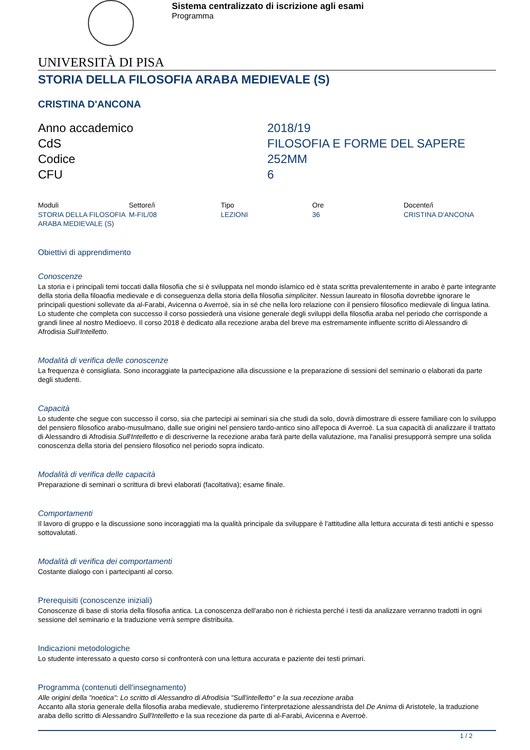Sistema centralizzato di iscrizione agli esami
Programma
UNIVERSITÀ DI PISA
STORIA DELLA FILOSOFIA ARABA MEDIEVALE (S)
CRISTINA D'ANCONA
| Anno accademico | 2018/19 |
| CdS | FILOSOFIA E FORME DEL SAPERE |
| Codice | 252MM |
| CFU | 6 |
| Moduli | Settore/i | Tipo | Ore | Docente/i |
| --- | --- | --- | --- | --- |
| STORIA DELLA FILOSOFIA ARABA MEDIEVALE (S) | M-FIL/08 | LEZIONI | 36 | CRISTINA D'ANCONA |
Obiettivi di apprendimento
Conoscenze
La storia e i principali temi toccati dalla filosofia che si è sviluppata nel mondo islamico ed è stata scritta prevalentemente in arabo è parte integrante della storia della filoaofia medievale e di conseguenza della storia della filosofia simpliciter. Nessun laureato in filosofia dovrebbe ignorare le principali questioni sollevate da al-Farabi, Avicenna o Averroè, sia in sé che nella loro relazione con il pensiero filosofico medievale di lingua latina. Lo studente che completa con successo il corso possiederà una visione generale degli sviluppi della filosofia araba nel periodo che corrisponde a grandi linee al nostro Medioevo. Il corso 2018 è dedicato alla recezione araba del breve ma estremamente influente scritto di Alessandro di Afrodisia Sull'Intelletto.
Modalità di verifica delle conoscenze
La frequenza è consigliata. Sono incoraggiate la partecipazione alla discussione e la preparazione di sessioni del seminario o elaborati da parte degli studenti.
Capacità
Lo studente che segue con successo il corso, sia che partecipi ai seminari sia che studi da solo, dovrà dimostrare di essere familiare con lo sviluppo del pensiero filosofico arabo-musulmano, dalle sue origini nel pensiero tardo-antico sino all'epoca di Averroè. La sua capacità di analizzare il trattato di Alessandro di Afrodisia Sull'Intelletto e di descriverne la recezione araba farà parte della valutazione, ma l'analisi presupporrà sempre una solida conoscenza della storia del pensiero filosofico nel periodo sopra indicato.
Modalità di verifica delle capacità
Preparazione di seminari o scrittura di brevi elaborati (facoltativa); esame finale.
Comportamenti
Il lavoro di gruppo e la discussione sono incoraggiati ma la qualità principale da sviluppare è l'attitudine alla lettura accurata di testi antichi e spesso sottovalutati.
Modalità di verifica dei comportamenti
Costante dialogo con i partecipanti al corso.
Prerequisiti (conoscenze iniziali)
Conoscenze di base di storia della filosofia antica. La conoscenza dell'arabo non è richiesta perché i testi da analizzare verranno tradotti in ogni sessione del seminario e la traduzione verrà sempre distribuita.
Indicazioni metodologiche
Lo studente interessato a questo corso si confronterà con una lettura accurata e paziente dei testi primari.
Programma (contenuti dell'insegnamento)
Alle origini della "noetica": Lo scritto di Alessandro di Afrodisia "Sull'intelletto" e la sua recezione araba
Accanto alla storia generale della filosofia araba medievale, studieremo l'interpretazione alessandrista del De Anima di Aristotele, la traduzione araba dello scritto di Alessandro Sull'Intelletto e la sua recezione da parte di al-Farabi, Avicenna e Averroè.
1 / 2